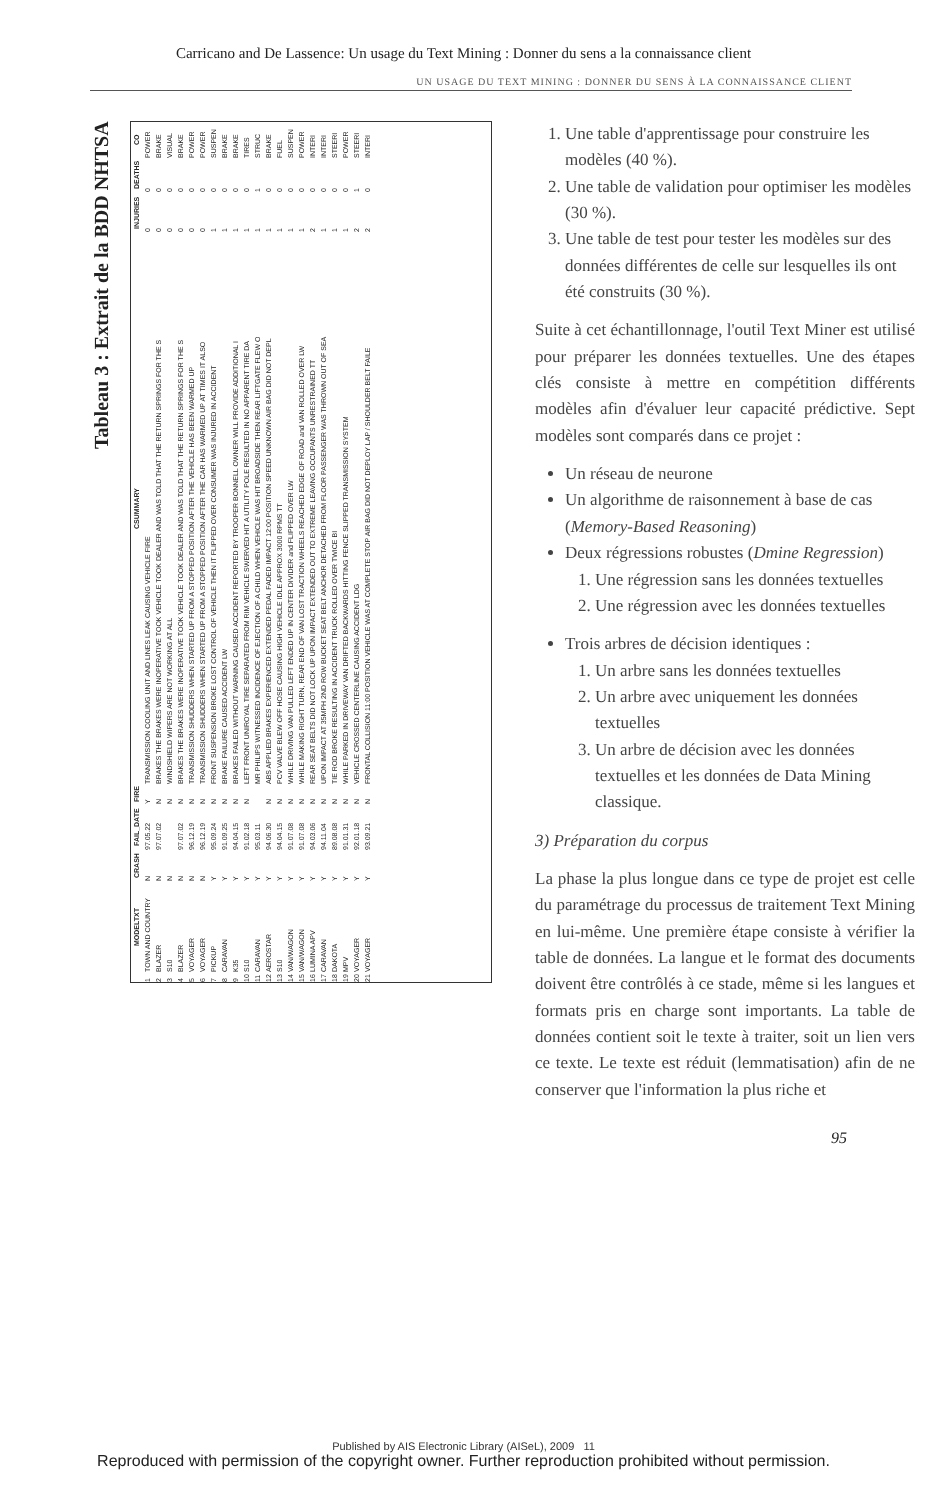Carricano and De Lassence: Un usage du Text Mining : Donner du sens a la connaissance client
UN USAGE DU TEXT MINING : DONNER DU SENS À LA CONNAISSANCE CLIENT
Tableau 3 : Extrait de la BDD NHTSA
| | MODELTXT | CRASH | FAIL_DATE | FIRE | CSUMMARY | INJURIES | DEATHS | CO |
| --- | --- | --- | --- | --- | --- | --- | --- | --- |
| 1 | TOWN AND COUNTRY | N | 97.05.22 | Y | TRANSMISSION COOLING UNIT AND LINES LEAK CAUSING VEHICLE FIRE | 0 | 0 | POWER |
| 2 | BLAZER | N | 97.07.02 | N | BRAKES THE BRAKES WERE INOPERATIVE TOOK VEHICLE TOOK DEALER AND WAS TOLD THAT THE RETURN SPRINGS FOR THE S | 0 | 0 | BRAKE |
| 3 | S10 | N | | N | WINDSHIELD WIPERS ARE NOT WORKING AT ALL | 0 | 0 | VISUAL |
| 4 | BLAZER | N | 97.07.02 | N | BRAKES THE BRAKES WERE INOPERATIVE TOOK VEHICLE TOOK DEALER AND WAS TOLD THAT THE RETURN SPRINGS FOR THE S | 0 | 0 | BRAKE |
| 5 | VOYAGER | N | 96.12.19 | N | TRANSMISSION SHUDDERS WHEN STARTED UP FROM A STOPPED POSITION AFTER THE VEHICLE HAS BEEN WARMED UP | 0 | 0 | POWER |
| 6 | VOYAGER | N | 96.12.19 | N | TRANSMISSION SHUDDERS WHEN STARTED UP FROM A STOPPED POSITION AFTER THE CAR HAS WARMED UP AT TIMES IT ALSO | 0 | 0 | POWER |
| 7 | PICKUP | Y | 95.09.24 | N | FRONT SUSPENSION BROKE LOST CONTROL OF VEHICLE THEN IT FLIPPED OVER CONSUMER WAS INJURED IN ACCIDENT | 1 | 0 | SUSPEN |
| 8 | CARAVAN | Y | 91.09.25 | N | BRAKE FAILURE CAUSED ACCIDENT LW | 1 | 0 | BRAKE |
| 9 | K35 | Y | 94.04.15 | N | BRAKES FAILED WITHOUT WARNING CAUSED ACCIDENT REPORTED BY TROOPER BONNELL OWNER WILL PROVIDE ADDITIONAL I | 1 | 0 | BRAKE |
| 10 | S10 | Y | 91.02.18 | N | LEFT FRONT UNIROYAL TIRE SEPARATED FROM RIM VEHICLE SWERVED HIT A UTILITY POLE RESULTED IN NO APPARENT TIRE DA | 1 | 0 | TIRES |
| 11 | CARAVAN | Y | 95.03.11 | | MR PHILIPS WITNESSED INCIDENCE OF EJECTION OF A CHILD WHEN VEHICLE WAS HIT BROADSIDE THEN REAR LIFTGATE FLEW O | 1 | 1 | STRUC |
| 12 | AEROSTAR | Y | 94.06.30 | N | ABS APPLIED BRAKES EXPERIENCED EXTENDED PEDAL FADED IMPACT 12:00 POSITION SPEED UNKNOWN AIR BAG DID NOT DEPL | 1 | 0 | BRAKE |
| 13 | S10 | Y | 94.04.15 | N | PCV VALVE BLEW OFF HOSE CAUSING HIGH VEHICLE IDLE APPROX 3000 RPMS TT | 1 | 0 | FUEL |
| 14 | VAN/WAGON | Y | 91.07.08 | N | WHILE DRIVING VAN PULLED LEFT ENDED UP IN CENTER DIVIDER and FLIPPED OVER LW | 1 | 0 | SUSPEN |
| 15 | VAN/WAGON | Y | 91.07.08 | N | WHILE MAKING RIGHT TURN, REAR END OF VAN LOST TRACTION WHEELS REACHED EDGE OF ROAD and VAN ROLLED OVER LW | 1 | 0 | POWER |
| 16 | LUMINA APV | Y | 94.03.06 | N | REAR SEAT BELTS DID NOT LOCK UP UPON IMPACT EXTENDED OUT TO EXTREME LEAVING OCCUPANTS UNRESTRAINED TT | 2 | 0 | INTERI |
| 17 | CARAVAN | Y | 94.11.04 | N | UPON IMPACT AT 35MPH 2ND ROW BUCKET SEAT BELT ANCHOR DETACHED FROM FLOOR PASSENGER WAS THROWN OUT OF SEA | 1 | 0 | INTERI |
| 18 | DAKOTA | Y | 89.08.08 | N | TIE ROD BROKE RESULTING IN ACCIDENT TRUCK ROLLED OVER TWICE BI | 1 | 0 | STEERI |
| 19 | MPV | Y | 91.01.31 | N | WHILE PARKED IN DRIVEWAY VAN DRIFTED BACKWARDS HITTING FENCE SLIPPED TRANSMISSION SYSTEM | 1 | 0 | POWER |
| 20 | VOYAGER | Y | 92.01.18 | N | VEHICLE CROSSED CENTERLINE CAUSING ACCIDENT LDG | 2 | 1 | STEERI |
| 21 | VOYAGER | Y | 93.09.21 | N | FRONTAL COLLISION 11:00 POSITION VEHICLE WAS AT COMPLETE STOP AIR BAG DID NOT DEPLOY LAP / SHOULDER BELT FAILE | 2 | 0 | INTERI |
1. Une table d'apprentissage pour construire les modèles (40 %).
2. Une table de validation pour optimiser les modèles (30 %).
3. Une table de test pour tester les modèles sur des données différentes de celle sur lesquelles ils ont été construits (30 %).
Suite à cet échantillonnage, l'outil Text Miner est utilisé pour préparer les données textuelles. Une des étapes clés consiste à mettre en compétition différents modèles afin d'évaluer leur capacité prédictive. Sept modèles sont comparés dans ce projet :
Un réseau de neurone
Un algorithme de raisonnement à base de cas (Memory-Based Reasoning)
Deux régressions robustes (Dmine Regression)
1. Une régression sans les données textuelles
2. Une régression avec les données textuelles
Trois arbres de décision identiques :
1. Un arbre sans les données textuelles
2. Un arbre avec uniquement les données textuelles
3. Un arbre de décision avec les données textuelles et les données de Data Mining classique.
3) Préparation du corpus
La phase la plus longue dans ce type de projet est celle du paramétrage du processus de traitement Text Mining en lui-même. Une première étape consiste à vérifier la table de données. La langue et le format des documents doivent être contrôlés à ce stade, même si les langues et formats pris en charge sont importants. La table de données contient soit le texte à traiter, soit un lien vers ce texte. Le texte est réduit (lemmatisation) afin de ne conserver que l'information la plus riche et
95
Published by AIS Electronic Library (AISeL), 2009 11
Reproduced with permission of the copyright owner. Further reproduction prohibited without permission.